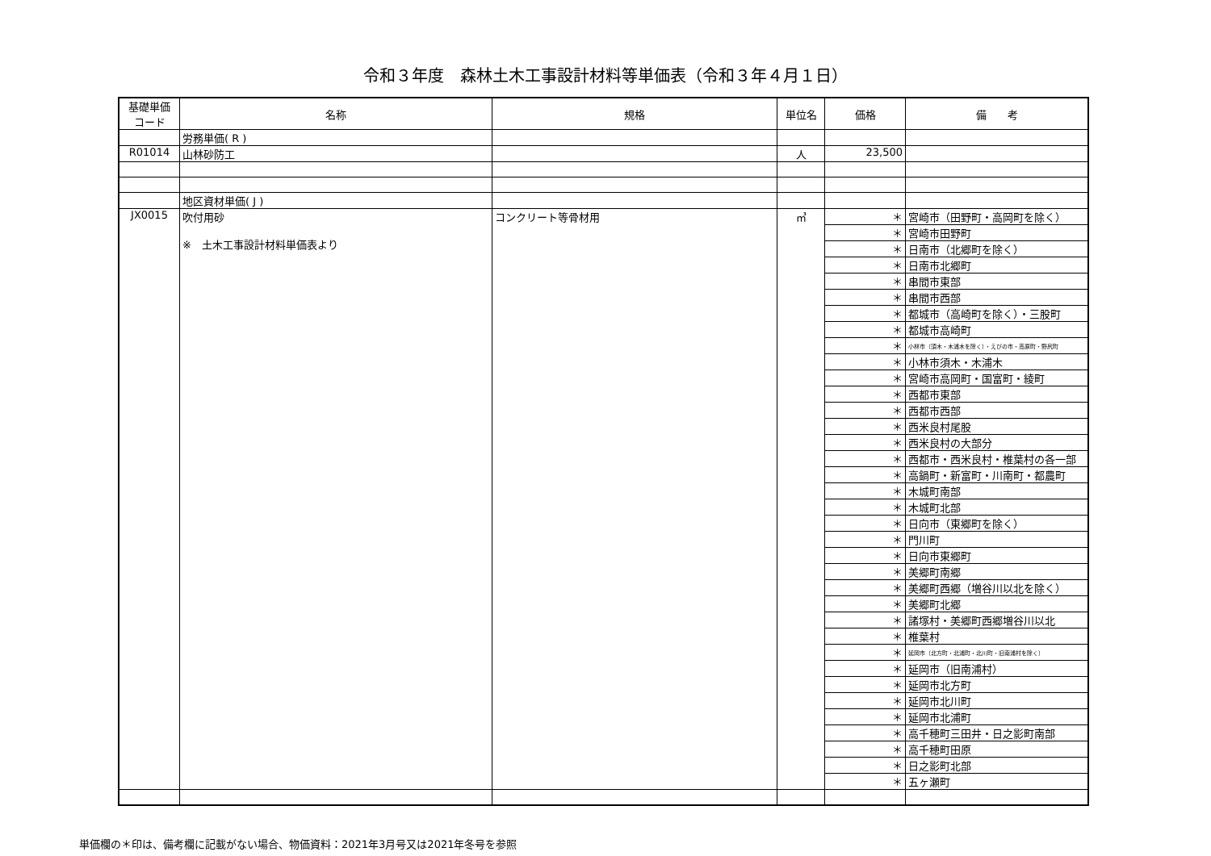令和３年度　森林土木工事設計材料等単価表（令和３年４月１日）
| 基礎単価 コード | 名称 | 規格 | 単位名 | 価格 | 備 考 |
| --- | --- | --- | --- | --- | --- |
| | 労務単価( R ) | | | | |
| R01014 | 山林砂防工 | | 人 | 23,500 | |
| | 地区資材単価( J ) | | | | |
| JX0015 | 吹付用砂 ※ 土木工事設計材料単価表より | コンクリート等骨材用 | ㎥ | ＊ | 宮崎市（田野町・高岡町を除く） |
| | | | | ＊ | 宮崎市田野町 |
| | | | | ＊ | 日南市（北郷町を除く） |
| | | | | ＊ | 日南市北郷町 |
| | | | | ＊ | 串間市東部 |
| | | | | ＊ | 串間市西部 |
| | | | | ＊ | 都城市（高崎町を除く）・三股町 |
| | | | | ＊ | 都城市高崎町 |
| | | | | ＊ | 小林市（須木・木浦木を除く）・えびの市・高原町・野尻町 |
| | | | | ＊ | 小林市須木・木浦木 |
| | | | | ＊ | 宮崎市高岡町・国富町・綾町 |
| | | | | ＊ | 西都市東部 |
| | | | | ＊ | 西都市西部 |
| | | | | ＊ | 西米良村尾股 |
| | | | | ＊ | 西米良村の大部分 |
| | | | | ＊ | 西都市・西米良村・椎葉村の各一部 |
| | | | | ＊ | 高鍋町・新富町・川南町・都農町 |
| | | | | ＊ | 木城町南部 |
| | | | | ＊ | 木城町北部 |
| | | | | ＊ | 日向市（東郷町を除く） |
| | | | | ＊ | 門川町 |
| | | | | ＊ | 日向市東郷町 |
| | | | | ＊ | 美郷町南郷 |
| | | | | ＊ | 美郷町西郷（増谷川以北を除く） |
| | | | | ＊ | 美郷町北郷 |
| | | | | ＊ | 諸塚村・美郷町西郷増谷川以北 |
| | | | | ＊ | 椎葉村 |
| | | | | ＊ | 延岡市（北方町・北浦町・北川町・旧南浦村を除く） |
| | | | | ＊ | 延岡市（旧南浦村） |
| | | | | ＊ | 延岡市北方町 |
| | | | | ＊ | 延岡市北川町 |
| | | | | ＊ | 延岡市北浦町 |
| | | | | ＊ | 高千穂町三田井・日之影町南部 |
| | | | | ＊ | 高千穂町田原 |
| | | | | ＊ | 日之影町北部 |
| | | | | ＊ | 五ヶ瀬町 |
単価欄の＊印は、備考欄に記載がない場合、物価資料：2021年3月号又は2021年冬号を参照